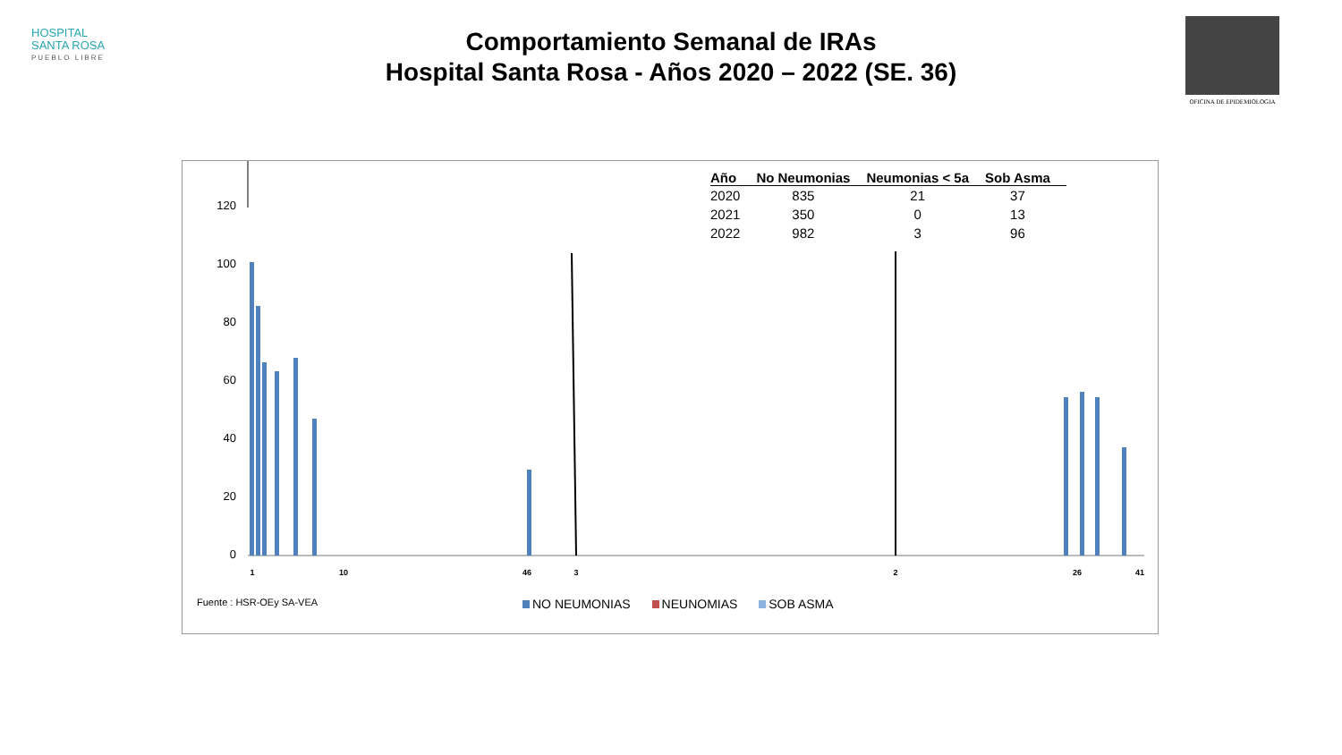HOSPITAL
SANTA ROSA
PUEBLO LIBRE
Comportamiento Semanal de IRAs
Hospital Santa Rosa - Años 2020 – 2022 (SE. 36)
OFICINA DE EPIDEMIOLOGIA
120
100
80
60
40
20
0
1
10
46
3
2
26
41
| Año | No Neumonias | Neumonias < 5a | Sob Asma |
| --- | --- | --- | --- |
| 2020 | 835 | 21 | 37 |
| 2021 | 350 | 0 | 13 |
| 2022 | 982 | 3 | 96 |
Fuente : HSR-OEy SA-VEA
NO NEUMONIAS NEUNOMIAS SOB ASMA